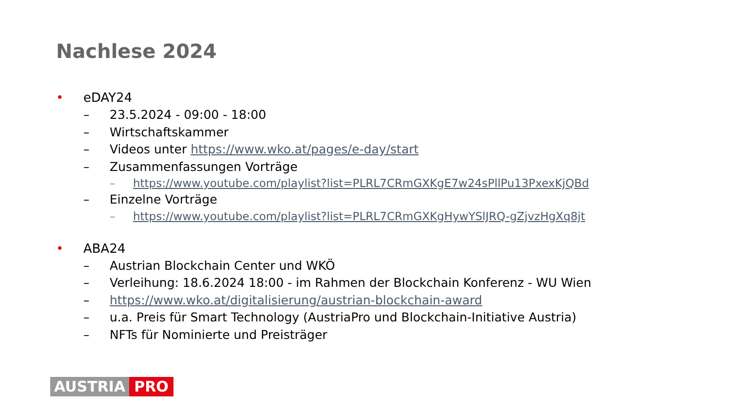Nachlese 2024
• eDAY24
– 23.5.2024 - 09:00 - 18:00
– Wirtschaftskammer
– Videos unter https://www.wko.at/pages/e-day/start
– Zusammenfassungen Vorträge
– https://www.youtube.com/playlist?list=PLRL7CRmGXKgE7w24sPllPu13PxexKjQBd
– Einzelne Vorträge
– https://www.youtube.com/playlist?list=PLRL7CRmGXKgHywYSlJRQ-gZjvzHgXq8jt
• ABA24
– Austrian Blockchain Center und WKÖ
– Verleihung: 18.6.2024 18:00 - im Rahmen der Blockchain Konferenz - WU Wien
– https://www.wko.at/digitalisierung/austrian-blockchain-award
– u.a. Preis für Smart Technology (AustriaPro und Blockchain-Initiative Austria)
– NFTs für Nominierte und Preisträger
AUSTRIA PRO